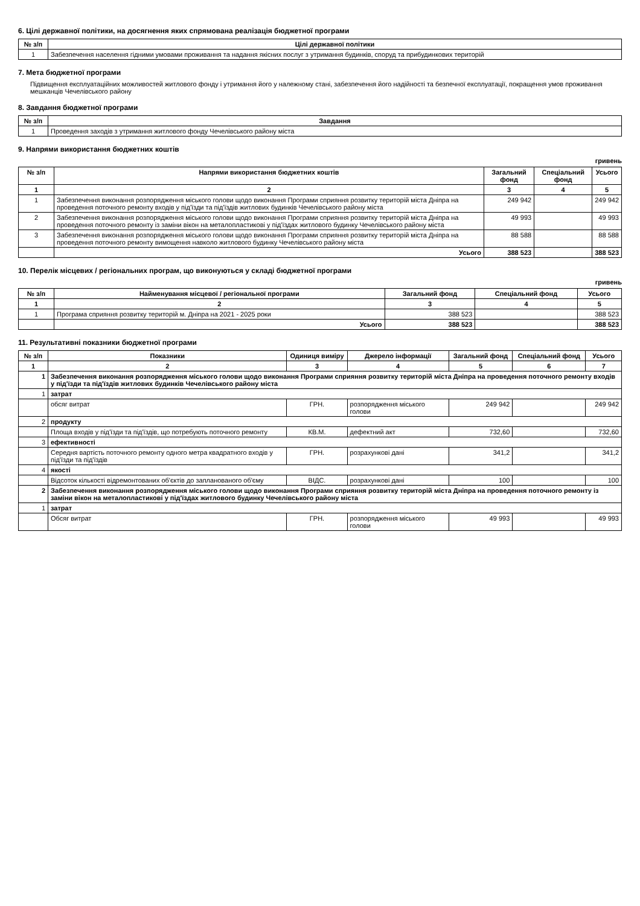6. Цілі державної політики, на досягнення яких спрямована реалізація бюджетної програми
| № з/п | Цілі державної політики |
| --- | --- |
| 1 | Забезпечення населення гідними умовами проживання та надання якісних послуг з утримання будинків, споруд та прибудинкових територій |
7. Мета бюджетної програми
Підвищення експлуатаційних можливостей житлового фонду і утримання його у належному стані, забезпечення його надійності та безпечної експлуатації, покращення умов проживання мешканців Чечелівського району
8. Завдання бюджетної програми
| № з/п | Завдання |
| --- | --- |
| 1 | Проведення заходів з утримання житлового фонду Чечелівського району міста |
9. Напрями використання бюджетних коштів
гривень
| № з/п | Напрями використання бюджетних коштів | Загальний фонд | Спеціальний фонд | Усього |
| --- | --- | --- | --- | --- |
| 1 | 2 | 3 | 4 | 5 |
| 1 | Забезпечення виконання розпорядження міського голови щодо виконання Програми сприяння розвитку територій міста Дніпра на проведення поточного ремонту входів у під'їзди та під'їздів житлових будинків Чечелівського району міста | 249 942 | | 249 942 |
| 2 | Забезпечення виконання розпорядження міського голови щодо виконання Програми сприяння розвитку територій міста Дніпра на проведення поточного ремонту із заміни вікон на металопластикові у під'їздах житлового будинку Чечелівського району міста | 49 993 | | 49 993 |
| 3 | Забезпечення виконання розпорядження міського голови щодо виконання Програми сприяння розвитку територій міста Дніпра на проведення поточного ремонту вимощення навколо житлового будинку Чечелівського району міста | 88 588 | | 88 588 |
| | Усього | 388 523 | | 388 523 |
10. Перелік місцевих / регіональних програм, що виконуються у складі бюджетної програми
гривень
| № з/п | Найменування місцевої / регіональної програми | Загальний фонд | Спеціальний фонд | Усього |
| --- | --- | --- | --- | --- |
| 1 | 2 | 3 | 4 | 5 |
| 1 | Програма сприяння розвитку територій м. Дніпра на 2021 - 2025 роки | 388 523 | | 388 523 |
| | Усього | 388 523 | | 388 523 |
11. Результативні показники бюджетної програми
| № з/п | Показники | Одиниця виміру | Джерело інформації | Загальний фонд | Спеціальний фонд | Усього |
| --- | --- | --- | --- | --- | --- | --- |
| 1 | 2 | 3 | 4 | 5 | 6 | 7 |
| 1 | Забезпечення виконання розпорядження міського голови щодо виконання Програми сприяння розвитку територій міста Дніпра на проведення поточного ремонту входів у під'їзди та під'їздів житлових будинків Чечелівського району міста | | | | | |
| 1 | затрат | | | | | |
| | обсяг витрат | ГРН. | розпорядження міського голови | 249 942 | | 249 942 |
| 2 | продукту | | | | | |
| | Площа входів у під'їзди та під'їздів, що потребують поточного ремонту | КВ.М. | дефектний акт | 732,60 | | 732,60 |
| 3 | ефективності | | | | | |
| | Середня вартість поточного ремонту одного метра квадратного входів у під'їзди та під'їздів | ГРН. | розрахункові дані | 341,2 | | 341,2 |
| 4 | якості | | | | | |
| | Відсоток кількості відремонтованих об'єктів до запланованого об'єму | ВІДС. | розрахункові дані | 100 | | 100 |
| 2 | Забезпечення виконання розпорядження міського голови щодо виконання Програми сприяння розвитку територій міста Дніпра на проведення поточного ремонту із заміни вікон на металопластикові у під'їздах житлового будинку Чечелівського району міста | | | | | |
| 1 | затрат | | | | | |
| | Обсяг витрат | ГРН. | розпорядження міського голови | 49 993 | | 49 993 |